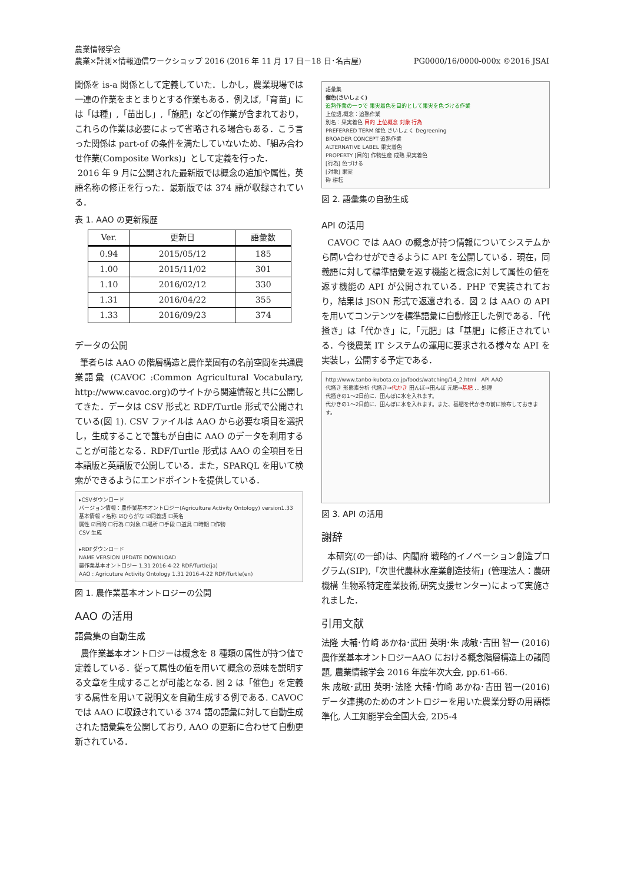農業情報学会
PG0000/16/0000-000x ©2016 JSAI 農業×計測×情報通信ワークショップ 2016 (2016 年 11 月 17 日－18 日･名古屋)
関係を is-a 関係として定義していた．しかし，農業現場では一連の作業をまとまりとする作業もある．例えば,「育苗」には「は種」,「苗出し」,「施肥」などの作業が含まれており，これらの作業は必要によって省略される場合もある．こう言った関係は part-of の条件を満たしていないため、「組み合わせ作業(Composite Works)」として定義を行った．
2016 年 9 月に公開された最新版では概念の追加や属性，英語名称の修正を行った．最新版では 374 語が収録されている．
表 1. AAO の更新履歴
| Ver. | 更新日 | 語彙数 |
| --- | --- | --- |
| 0.94 | 2015/05/12 | 185 |
| 1.00 | 2015/11/02 | 301 |
| 1.10 | 2016/02/12 | 330 |
| 1.31 | 2016/04/22 | 355 |
| 1.33 | 2016/09/23 | 374 |
データの公開
筆者らは AAO の階層構造と農作業固有の名前空間を共通農業語彙 (CAVOC :Common Agricultural Vocabulary, http://www.cavoc.org)のサイトから関連情報と共に公開してきた．データは CSV 形式と RDF/Turtle 形式で公開されている(図 1). CSV ファイルは AAO から必要な項目を選択し，生成することで誰もが自由に AAO のデータを利用することが可能となる．RDF/Turtle 形式は AAO の全項目を日本語版と英語版で公開している．また，SPARQL を用いて検索ができるようにエンドポイントを提供している．
▸CSVダウンロード
バージョン情報：農作業基本オントロジー(Agriculture Activity Ontology) version1.33
基本情報 ✓名称 ☑ひらがな ☑同義語 ☐英名
属性 ☑目的 ☐行為 ☐対象 ☐場所 ☐手段 ☐道具 ☐時期 ☐作物
CSV 生成
▸RDFダウンロード
NAME VERSION UPDATE DOWNLOAD
農作業基本オントロジー 1.31 2016-4-22 RDF/Turtle(ja)
AAO : Agricuture Activity Ontology 1.31 2016-4-22 RDF/Turtle(en)
図 1. 農作業基本オントロジーの公開
AAO の活用
語彙集の自動生成
農作業基本オントロジーは概念を 8 種類の属性が持つ値で定義している．従って属性の値を用いて概念の意味を説明する文章を生成することが可能となる. 図 2 は「催色」を定義する属性を用いて説明文を自動生成する例である. CAVOC では AAO に収録されている 374 語の語彙に対して自動生成された語彙集を公開しており, AAO の更新に合わせて自動更新されている．
語彙集
催色(さいしょく)
追熟作業の一つで 果実着色を目的として果実を色づける作業
上位語,概念：追熟作業
別名：果実着色 目的 上位概念 対象 行為
PREFERRED TERM 催色 さいしょく Degreening
BROADER CONCEPT 追熟作業
ALTERNATIVE LABEL 果実着色
PROPERTY [目的] 作物生産 成熟 果実着色
[行為] 色づける
[対象] 果実
砕 耕耘
図 2. 語彙集の自動生成
API の活用
CAVOC では AAO の概念が持つ情報についてシステムから問い合わせができるように API を公開している．現在，同義語に対して標準語彙を返す機能と概念に対して属性の値を返す機能の API が公開されている．PHP で実装されており，結果は JSON 形式で返還される．図 2 は AAO の API を用いてコンテンツを標準語彙に自動修正した例である．「代掻き」は「代かき」に,「元肥」は「基肥」に修正されている．今後農業 IT システムの運用に要求される様々な API を実装し，公開する予定である．
http://www.tanbo-kubota.co.jp/foods/watching/14_2.html API AAO
代掻き 形態素分析 代掻き→代かき 田んぼ→田んぼ 元肥→基肥 … 処理
代掻きの1〜2日前に、田んぼに水を入れます。
代かきの1〜2日前に、田んぼに水を入れます。また、基肥を代かきの前に散布しておきます。
図 3. API の活用
謝辞
本研究(の一部)は、内閣府 戦略的イノベーション創造プログラム(SIP),「次世代農林水産業創造技術」(管理法人：農研機構 生物系特定産業技術,研究支援センター)によって実施されました．
引用文献
法隆 大輔･竹崎 あかね･武田 英明･朱 成敏･吉田 智一 (2016) 農作業基本オントロジーAAO における概念階層構造上の諸問題, 農業情報学会 2016 年度年次大会, pp.61-66.
朱 成敏･武田 英明･法隆 大輔･竹崎 あかね･吉田 智一(2016) データ連携のためのオントロジーを用いた農業分野の用語標準化, 人工知能学会全国大会, 2D5-4